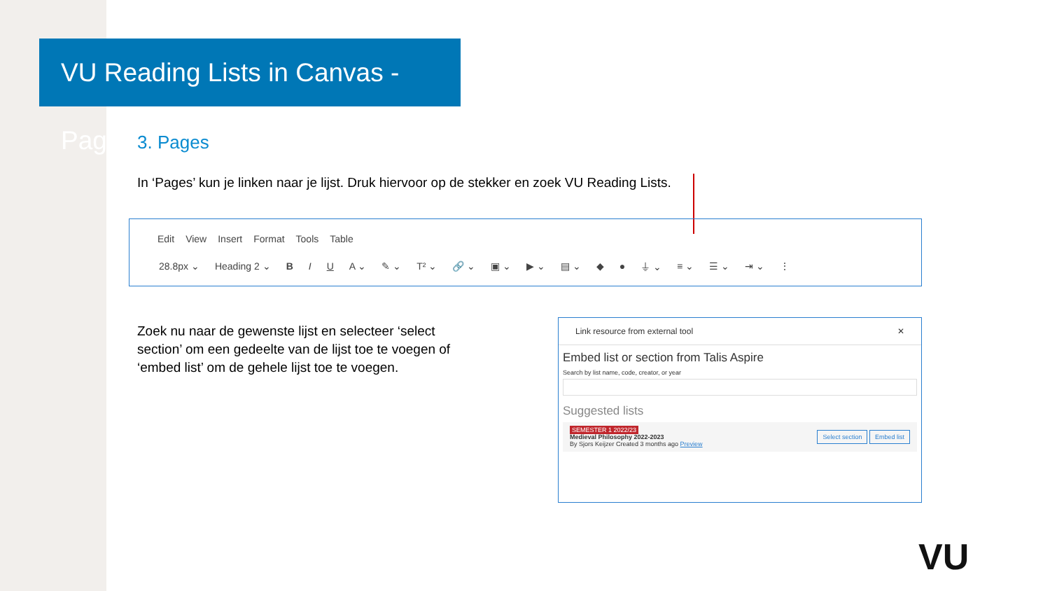VU Reading Lists in Canvas - Pages
3. Pages
In ‘Pages’ kun je linken naar je lijst. Druk hiervoor op de stekker en zoek VU Reading Lists.
Edit View Insert Format Tools Table
28.8px ⌄ Heading 2 ⌄ B I U A ⌄ ✎ ⌄ T² ⌄ 🔗 ⌄ ▣ ⌄ ▶ ⌄ ▤ ⌄ ◆ ● ⏚ ⌄ ≡ ⌄ ☰ ⌄ ⇥ ⌄ ⋮
Zoek nu naar de gewenste lijst en selecteer ‘select section’ om een gedeelte van de lijst toe te voegen of ‘embed list’ om de gehele lijst toe te voegen.
Link resource from external tool ✕
Embed list or section from Talis Aspire
Search by list name, code, creator, or year
Suggested lists
SEMESTER 1 2022/23
Medieval Philosophy 2022-2023
By Sjors Keijzer Created 3 months ago Preview
Select section Embed list
VU